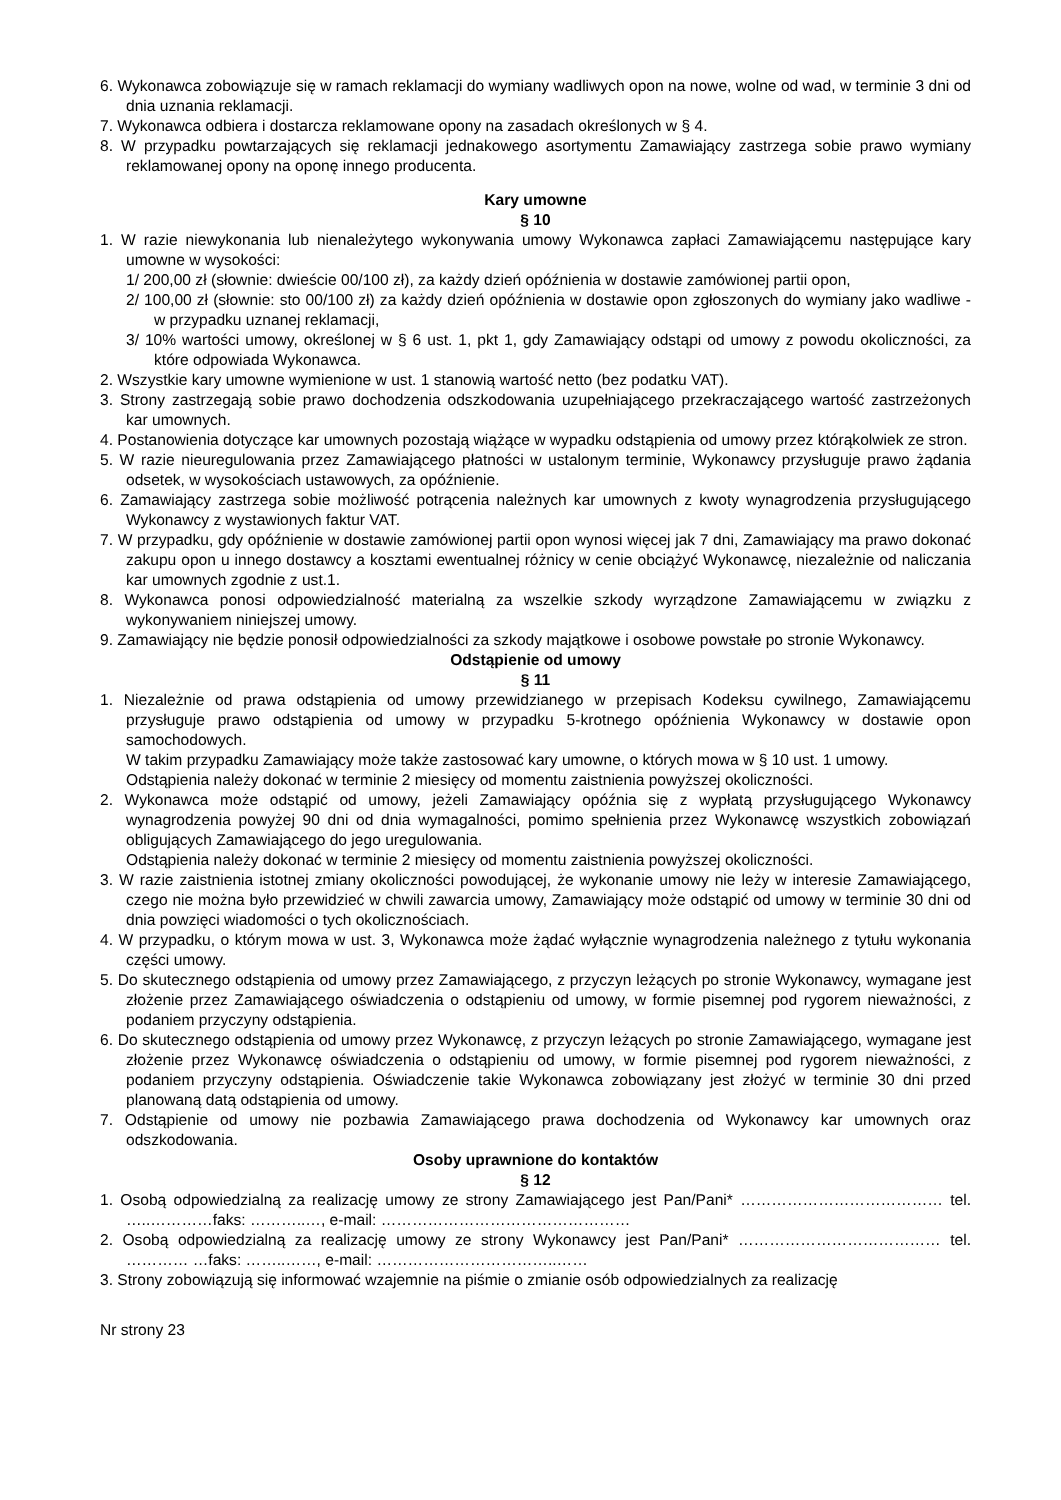6. Wykonawca zobowiązuje się w ramach reklamacji do wymiany wadliwych opon na nowe, wolne od wad, w terminie 3 dni od dnia uznania reklamacji.
7. Wykonawca odbiera i dostarcza reklamowane opony na zasadach określonych w § 4.
8. W przypadku powtarzających się reklamacji jednakowego asortymentu Zamawiający zastrzega sobie prawo wymiany reklamowanej opony na oponę innego producenta.
Kary umowne
§ 10
1. W razie niewykonania lub nienależytego wykonywania umowy Wykonawca zapłaci Zamawiającemu następujące kary umowne w wysokości:
1/ 200,00 zł (słownie: dwieście 00/100 zł), za każdy dzień opóźnienia w dostawie zamówionej partii opon,
2/ 100,00 zł (słownie: sto 00/100 zł) za każdy dzień opóźnienia w dostawie opon zgłoszonych do wymiany jako wadliwe - w przypadku uznanej reklamacji,
3/ 10% wartości umowy, określonej w § 6 ust. 1, pkt 1, gdy Zamawiający odstąpi od umowy z powodu okoliczności, za które odpowiada Wykonawca.
2. Wszystkie kary umowne wymienione w ust. 1 stanowią wartość netto (bez podatku VAT).
3. Strony zastrzegają sobie prawo dochodzenia odszkodowania uzupełniającego przekraczającego wartość zastrzeżonych kar umownych.
4. Postanowienia dotyczące kar umownych pozostają wiążące w wypadku odstąpienia od umowy przez którąkolwiek ze stron.
5. W razie nieuregulowania przez Zamawiającego płatności w ustalonym terminie, Wykonawcy przysługuje prawo żądania odsetek, w wysokościach ustawowych, za opóźnienie.
6. Zamawiający zastrzega sobie możliwość potrącenia należnych kar umownych z kwoty wynagrodzenia przysługującego Wykonawcy z wystawionych faktur VAT.
7. W przypadku, gdy opóźnienie w dostawie zamówionej partii opon wynosi więcej jak 7 dni, Zamawiający ma prawo dokonać zakupu opon u innego dostawcy a kosztami ewentualnej różnicy w cenie obciążyć Wykonawcę, niezależnie od naliczania kar umownych zgodnie z ust.1.
8. Wykonawca ponosi odpowiedzialność materialną za wszelkie szkody wyrządzone Zamawiającemu w związku z wykonywaniem niniejszej umowy.
9. Zamawiający nie będzie ponosił odpowiedzialności za szkody majątkowe i osobowe powstałe po stronie Wykonawcy.
Odstąpienie od umowy
§ 11
1. Niezależnie od prawa odstąpienia od umowy przewidzianego w przepisach Kodeksu cywilnego, Zamawiającemu przysługuje prawo odstąpienia od umowy w przypadku 5-krotnego opóźnienia Wykonawcy w dostawie opon samochodowych.
W takim przypadku Zamawiający może także zastosować kary umowne, o których mowa w § 10 ust. 1 umowy.
Odstąpienia należy dokonać w terminie 2 miesięcy od momentu zaistnienia powyższej okoliczności.
2. Wykonawca może odstąpić od umowy, jeżeli Zamawiający opóźnia się z wypłatą przysługującego Wykonawcy wynagrodzenia powyżej 90 dni od dnia wymagalności, pomimo spełnienia przez Wykonawcę wszystkich zobowiązań obligujących Zamawiającego do jego uregulowania.
Odstąpienia należy dokonać w terminie 2 miesięcy od momentu zaistnienia powyższej okoliczności.
3. W razie zaistnienia istotnej zmiany okoliczności powodującej, że wykonanie umowy nie leży w interesie Zamawiającego, czego nie można było przewidzieć w chwili zawarcia umowy, Zamawiający może odstąpić od umowy w terminie 30 dni od dnia powzięci wiadomości o tych okolicznościach.
4. W przypadku, o którym mowa w ust. 3, Wykonawca może żądać wyłącznie wynagrodzenia należnego z tytułu wykonania części umowy.
5. Do skutecznego odstąpienia od umowy przez Zamawiającego, z przyczyn leżących po stronie Wykonawcy, wymagane jest złożenie przez Zamawiającego oświadczenia o odstąpieniu od umowy, w formie pisemnej pod rygorem nieważności, z podaniem przyczyny odstąpienia.
6. Do skutecznego odstąpienia od umowy przez Wykonawcę, z przyczyn leżących po stronie Zamawiającego, wymagane jest złożenie przez Wykonawcę oświadczenia o odstąpieniu od umowy, w formie pisemnej pod rygorem nieważności, z podaniem przyczyny odstąpienia. Oświadczenie takie Wykonawca zobowiązany jest złożyć w terminie 30 dni przed planowaną datą odstąpienia od umowy.
7. Odstąpienie od umowy nie pozbawia Zamawiającego prawa dochodzenia od Wykonawcy kar umownych oraz odszkodowania.
Osoby uprawnione do kontaktów
§ 12
1. Osobą odpowiedzialną za realizację umowy ze strony Zamawiającego jest Pan/Pani* ………………………………… tel. …..…………faks: ………..…, e-mail: …………………………………………
2. Osobą odpowiedzialną za realizację umowy ze strony Wykonawcy jest Pan/Pani* ………………………………… tel. ………… …faks: ……..……, e-mail: ……………………………..……
3. Strony zobowiązują się informować wzajemnie na piśmie o zmianie osób odpowiedzialnych za realizację
Nr strony 23